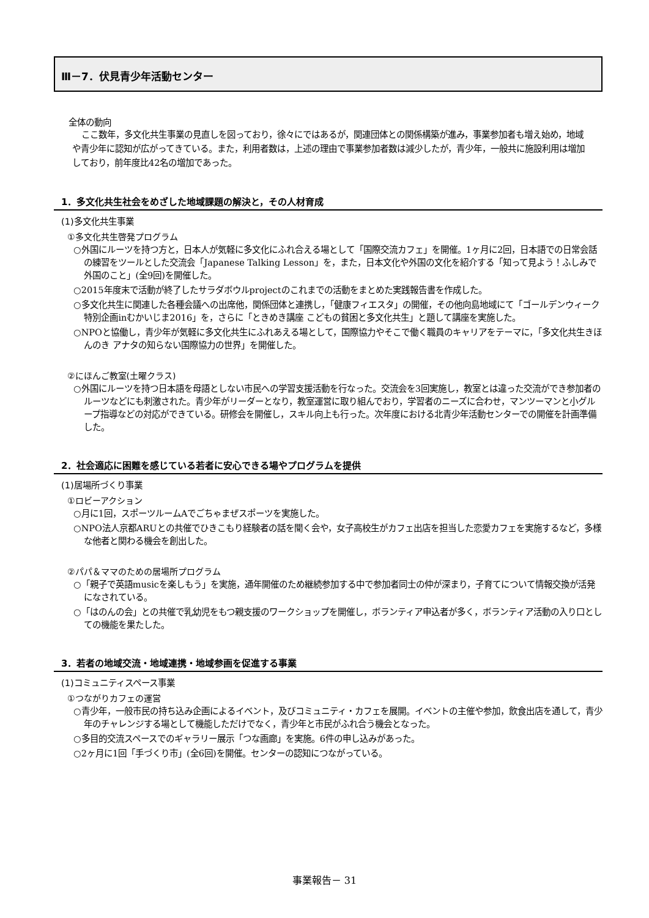Ⅲ－7．伏見青少年活動センター
全体の動向
ここ数年，多文化共生事業の見直しを図っており，徐々にではあるが，関連団体との関係構築が進み，事業参加者も増え始め，地域や青少年に認知が広がってきている。また，利用者数は，上述の理由で事業参加者数は減少したが，青少年，一般共に施設利用は増加しており，前年度比42名の増加であった。
1．多文化共生社会をめざした地域課題の解決と，その人材育成
(1)多文化共生事業
①多文化共生啓発プログラム
○外国にルーツを持つ方と，日本人が気軽に多文化にふれ合える場として「国際交流カフェ」を開催。1ヶ月に2回，日本語での日常会話の練習をツールとした交流会「Japanese Talking Lesson」を，また，日本文化や外国の文化を紹介する「知って見よう！ふしみで外国のこと」(全9回)を開催した。
○2015年度末で活動が終了したサラダボウルprojectのこれまでの活動をまとめた実践報告書を作成した。
○多文化共生に関連した各種会議への出席他，関係団体と連携し，「健康フィエスタ」の開催，その他向島地域にて「ゴールデンウィーク特別企画inむかいじま2016」を，さらに「ときめき講座 こどもの貧困と多文化共生」と題して講座を実施した。
○NPOと協働し，青少年が気軽に多文化共生にふれあえる場として，国際協力やそこで働く職員のキャリアをテーマに，「多文化共生きほんのき アナタの知らない国際協力の世界」を開催した。
②にほんご教室(土曜クラス)
○外国にルーツを持つ日本語を母語としない市民への学習支援活動を行なった。交流会を3回実施し，教室とは違った交流ができ参加者のルーツなどにも刺激された。青少年がリーダーとなり，教室運営に取り組んでおり，学習者のニーズに合わせ，マンツーマンと小グループ指導などの対応ができている。研修会を開催し，スキル向上も行った。次年度における北青少年活動センターでの開催を計画準備した。
2．社会適応に困難を感じている若者に安心できる場やプログラムを提供
(1)居場所づくり事業
①ロビーアクション
○月に1回，スポーツルームAでごちゃまぜスポーツを実施した。
○NPO法人京都ARUとの共催でひきこもり経験者の話を聞く会や，女子高校生がカフェ出店を担当した恋愛カフェを実施するなど，多様な他者と関わる機会を創出した。
②パパ＆ママのための居場所プログラム
○「親子で英語musicを楽しもう」を実施，通年開催のため継続参加する中で参加者同士の仲が深まり，子育てについて情報交換が活発になされている。
○「はのんの会」との共催で乳幼児をもつ親支援のワークショップを開催し，ボランティア申込者が多く，ボランティア活動の入り口としての機能を果たした。
3．若者の地域交流・地域連携・地域参画を促進する事業
(1)コミュニティスペース事業
①つながりカフェの運営
○青少年，一般市民の持ち込み企画によるイベント，及びコミュニティ・カフェを展開。イベントの主催や参加，飲食出店を通して，青少年のチャレンジする場として機能しただけでなく，青少年と市民がふれ合う機会となった。
○多目的交流スペースでのギャラリー展示「つな画廊」を実施。6件の申し込みがあった。
○2ヶ月に1回「手づくり市」(全6回)を開催。センターの認知につながっている。
事業報告－ 31